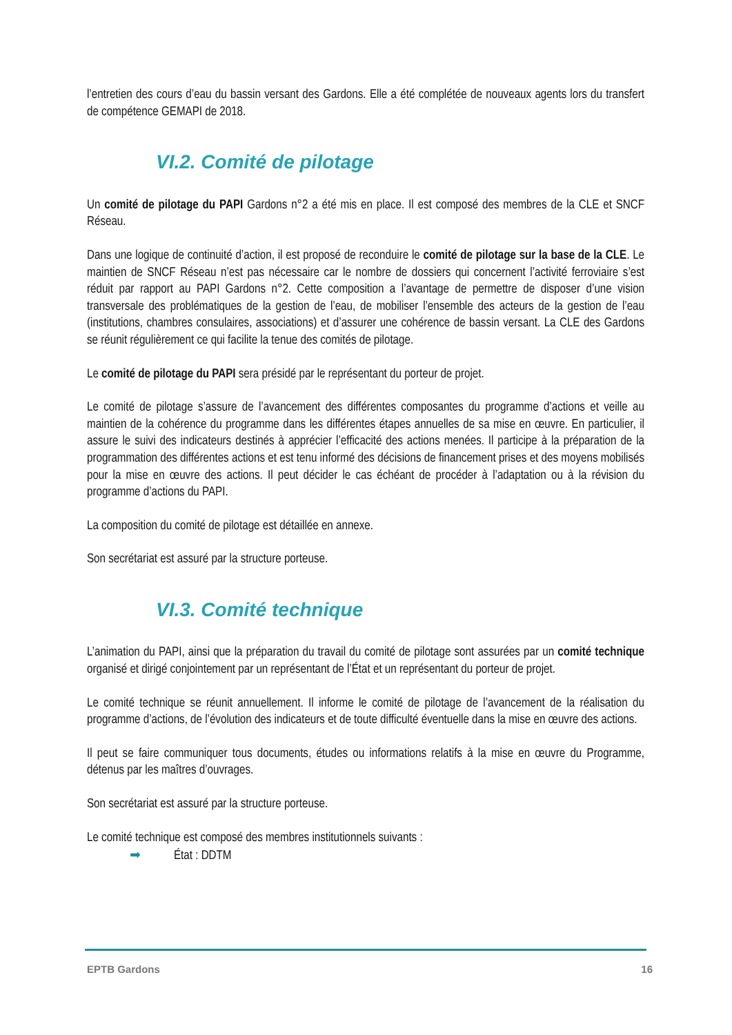l’entretien des cours d’eau du bassin versant des Gardons. Elle a été complétée de nouveaux agents lors du transfert de compétence GEMAPI de 2018.
VI.2. Comité de pilotage
Un comité de pilotage du PAPI Gardons n°2 a été mis en place. Il est composé des membres de la CLE et SNCF Réseau.
Dans une logique de continuité d’action, il est proposé de reconduire le comité de pilotage sur la base de la CLE. Le maintien de SNCF Réseau n’est pas nécessaire car le nombre de dossiers qui concernent l’activité ferroviaire s’est réduit par rapport au PAPI Gardons n°2. Cette composition a l’avantage de permettre de disposer d’une vision transversale des problématiques de la gestion de l’eau, de mobiliser l’ensemble des acteurs de la gestion de l’eau (institutions, chambres consulaires, associations) et d’assurer une cohérence de bassin versant. La CLE des Gardons se réunit régulièrement ce qui facilite la tenue des comités de pilotage.
Le comité de pilotage du PAPI sera présidé par le représentant du porteur de projet.
Le comité de pilotage s’assure de l’avancement des différentes composantes du programme d’actions et veille au maintien de la cohérence du programme dans les différentes étapes annuelles de sa mise en œuvre. En particulier, il assure le suivi des indicateurs destinés à apprécier l’efficacité des actions menées. Il participe à la préparation de la programmation des différentes actions et est tenu informé des décisions de financement prises et des moyens mobilisés pour la mise en œuvre des actions. Il peut décider le cas échéant de procéder à l’adaptation ou à la révision du programme d’actions du PAPI.
La composition du comité de pilotage est détaillée en annexe.
Son secrétariat est assuré par la structure porteuse.
VI.3. Comité technique
L’animation du PAPI, ainsi que la préparation du travail du comité de pilotage sont assurées par un comité technique organisé et dirigé conjointement par un représentant de l’État et un représentant du porteur de projet.
Le comité technique se réunit annuellement. Il informe le comité de pilotage de l’avancement de la réalisation du programme d’actions, de l’évolution des indicateurs et de toute difficulté éventuelle dans la mise en œuvre des actions.
Il peut se faire communiquer tous documents, études ou informations relatifs à la mise en œuvre du Programme, détenus par les maîtres d’ouvrages.
Son secrétariat est assuré par la structure porteuse.
Le comité technique est composé des membres institutionnels suivants :
➡ État : DDTM
EPTB Gardons 16